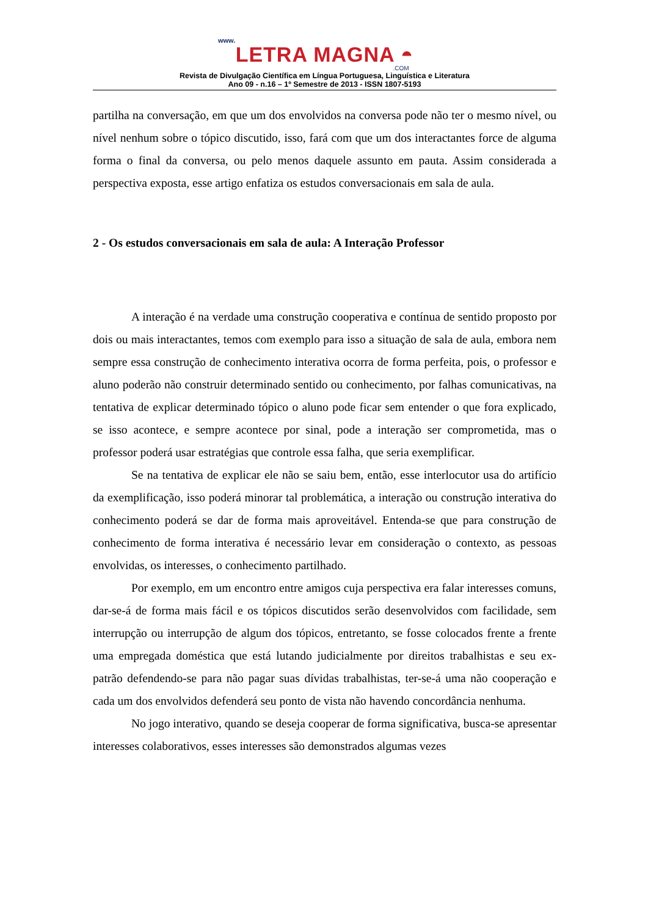www.
LETRA MAGNA ◓
.COM
Revista de Divulgação Científica em Língua Portuguesa, Linguística e Literatura
Ano 09 - n.16 – 1º Semestre de 2013 - ISSN 1807-5193
partilha na conversação, em que um dos envolvidos na conversa pode não ter o mesmo nível, ou nível nenhum sobre o tópico discutido, isso, fará com que um dos interactantes force de alguma forma o final da conversa, ou pelo menos daquele assunto em pauta. Assim considerada a perspectiva exposta, esse artigo enfatiza os estudos conversacionais em sala de aula.
2 - Os estudos conversacionais em sala de aula: A Interação Professor
A interação é na verdade uma construção cooperativa e contínua de sentido proposto por dois ou mais interactantes, temos com exemplo para isso a situação de sala de aula, embora nem sempre essa construção de conhecimento interativa ocorra de forma perfeita, pois, o professor e aluno poderão não construir determinado sentido ou conhecimento, por falhas comunicativas, na tentativa de explicar determinado tópico o aluno pode ficar sem entender o que fora explicado, se isso acontece, e sempre acontece por sinal, pode a interação ser comprometida, mas o professor poderá usar estratégias que controle essa falha, que seria exemplificar.
Se na tentativa de explicar ele não se saiu bem, então, esse interlocutor usa do artifício da exemplificação, isso poderá minorar tal problemática, a interação ou construção interativa do conhecimento poderá se dar de forma mais aproveitável. Entenda-se que para construção de conhecimento de forma interativa é necessário levar em consideração o contexto, as pessoas envolvidas, os interesses, o conhecimento partilhado.
Por exemplo, em um encontro entre amigos cuja perspectiva era falar interesses comuns, dar-se-á de forma mais fácil e os tópicos discutidos serão desenvolvidos com facilidade, sem interrupção ou interrupção de algum dos tópicos, entretanto, se fosse colocados frente a frente uma empregada doméstica que está lutando judicialmente por direitos trabalhistas e seu ex-patrão defendendo-se para não pagar suas dívidas trabalhistas, ter-se-á uma não cooperação e cada um dos envolvidos defenderá seu ponto de vista não havendo concordância nenhuma.
No jogo interativo, quando se deseja cooperar de forma significativa, busca-se apresentar interesses colaborativos, esses interesses são demonstrados algumas vezes